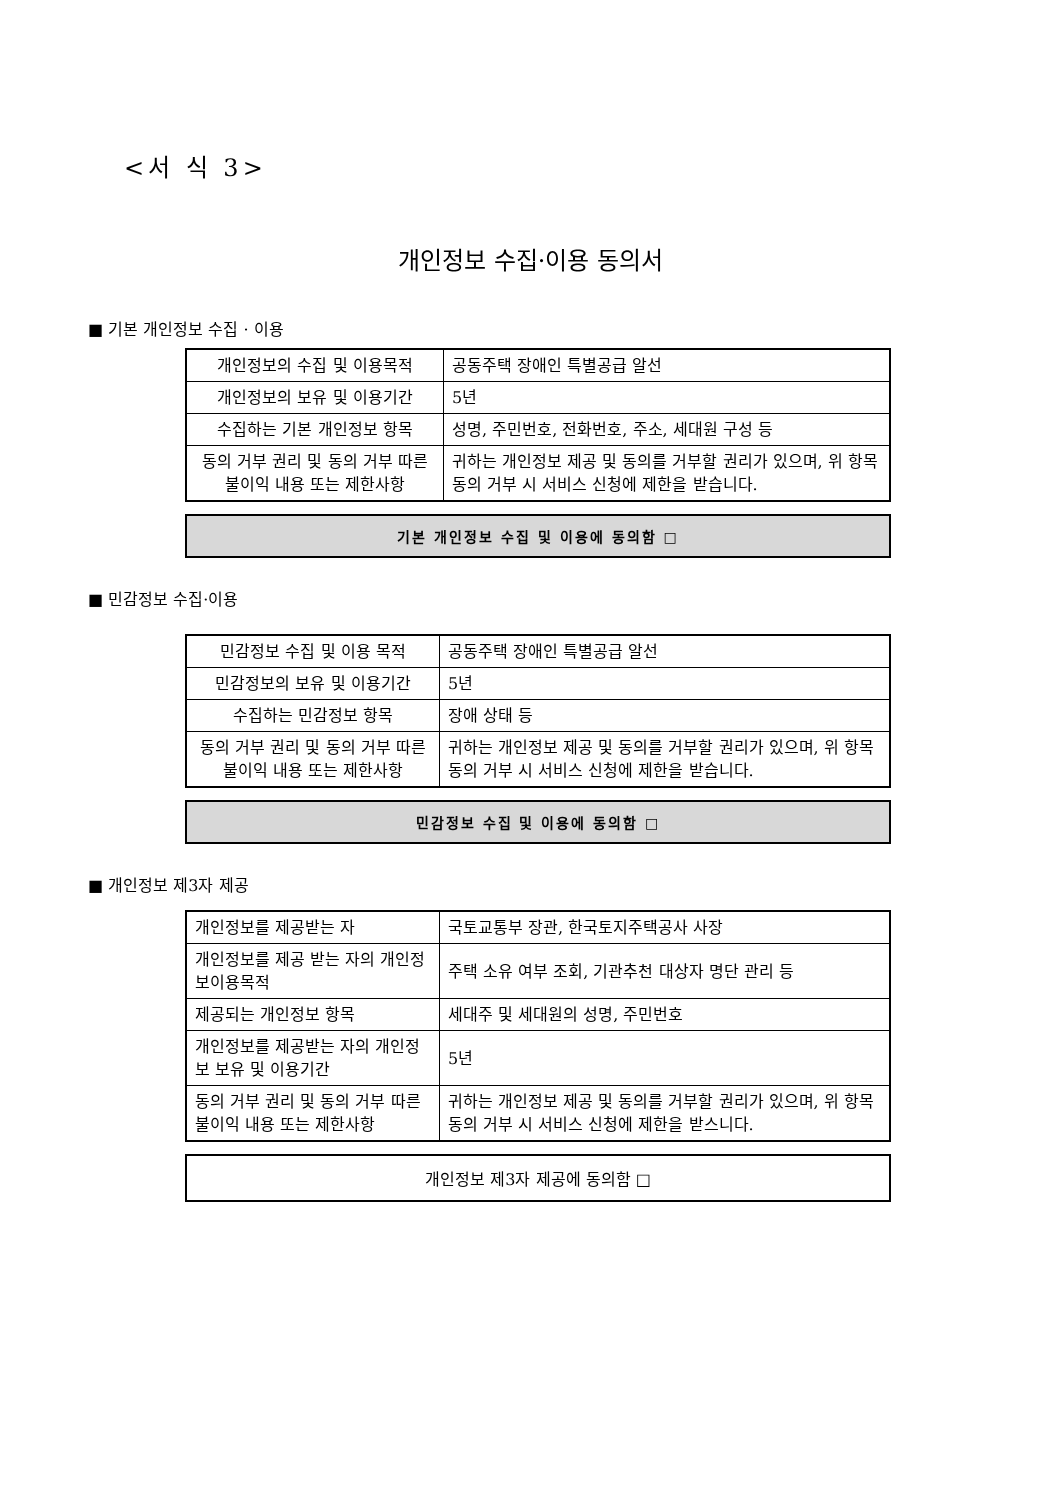<서 식 3>
개인정보 수집·이용 동의서
■ 기본 개인정보 수집 · 이용
| 개인정보의 수집 및 이용목적 | 공동주택 장애인 특별공급 알선 |
| 개인정보의 보유 및 이용기간 | 5년 |
| 수집하는 기본 개인정보 항목 | 성명, 주민번호, 전화번호, 주소, 세대원 구성 등 |
| 동의 거부 권리 및 동의 거부 따른 불이익 내용 또는 제한사항 | 귀하는 개인정보 제공 및 동의를 거부할 권리가 있으며, 위 항목 동의 거부 시 서비스 신청에 제한을 받습니다. |
기본 개인정보 수집 및 이용에 동의함 □
■ 민감정보 수집·이용
| 민감정보 수집 및 이용 목적 | 공동주택 장애인 특별공급 알선 |
| 민감정보의 보유 및 이용기간 | 5년 |
| 수집하는 민감정보 항목 | 장애 상태 등 |
| 동의 거부 권리 및 동의 거부 따른 불이익 내용 또는 제한사항 | 귀하는 개인정보 제공 및 동의를 거부할 권리가 있으며, 위 항목 동의 거부 시 서비스 신청에 제한을 받습니다. |
민감정보 수집 및 이용에 동의함 □
■ 개인정보 제3자 제공
| 개인정보를 제공받는 자 | 국토교통부 장관, 한국토지주택공사 사장 |
| 개인정보를 제공 받는 자의 개인정보이용목적 | 주택 소유 여부 조회, 기관추천 대상자 명단 관리 등 |
| 제공되는 개인정보 항목 | 세대주 및 세대원의 성명, 주민번호 |
| 개인정보를 제공받는 자의 개인정보 보유 및 이용기간 | 5년 |
| 동의 거부 권리 및 동의 거부 따른 불이익 내용 또는 제한사항 | 귀하는 개인정보 제공 및 동의를 거부할 권리가 있으며, 위 항목 동의 거부 시 서비스 신청에 제한을 받스니다. |
개인정보 제3자 제공에 동의함 □